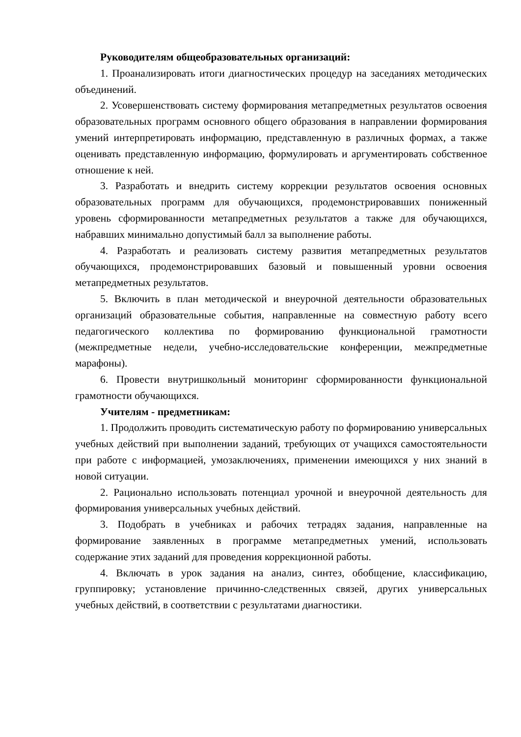Руководителям общеобразовательных организаций:
1. Проанализировать итоги диагностических процедур на заседаниях методических объединений.
2. Усовершенствовать систему формирования метапредметных результатов освоения образовательных программ основного общего образования в направлении формирования умений интерпретировать информацию, представленную в различных формах, а также оценивать представленную информацию, формулировать и аргументировать собственное отношение к ней.
3. Разработать и внедрить систему коррекции результатов освоения основных образовательных программ для обучающихся, продемонстрировавших пониженный уровень сформированности метапредметных результатов а также для обучающихся, набравших минимально допустимый балл за выполнение работы.
4. Разработать и реализовать систему развития метапредметных результатов обучающихся, продемонстрировавших базовый и повышенный уровни освоения метапредметных результатов.
5. Включить в план методической и внеурочной деятельности образовательных организаций образовательные события, направленные на совместную работу всего педагогического коллектива по формированию функциональной грамотности (межпредметные недели, учебно-исследовательские конференции, межпредметные марафоны).
6. Провести внутришкольный мониторинг сформированности функциональной грамотности обучающихся.
Учителям - предметникам:
1. Продолжить проводить систематическую работу по формированию универсальных учебных действий при выполнении заданий, требующих от учащихся самостоятельности при работе с информацией, умозаключениях, применении имеющихся у них знаний в новой ситуации.
2. Рационально использовать потенциал урочной и внеурочной деятельность для формирования универсальных учебных действий.
3. Подобрать в учебниках и рабочих тетрадях задания, направленные на формирование заявленных в программе метапредметных умений, использовать содержание этих заданий для проведения коррекционной работы.
4. Включать в урок задания на анализ, синтез, обобщение, классификацию, группировку; установление причинно-следственных связей, других универсальных учебных действий, в соответствии с результатами диагностики.